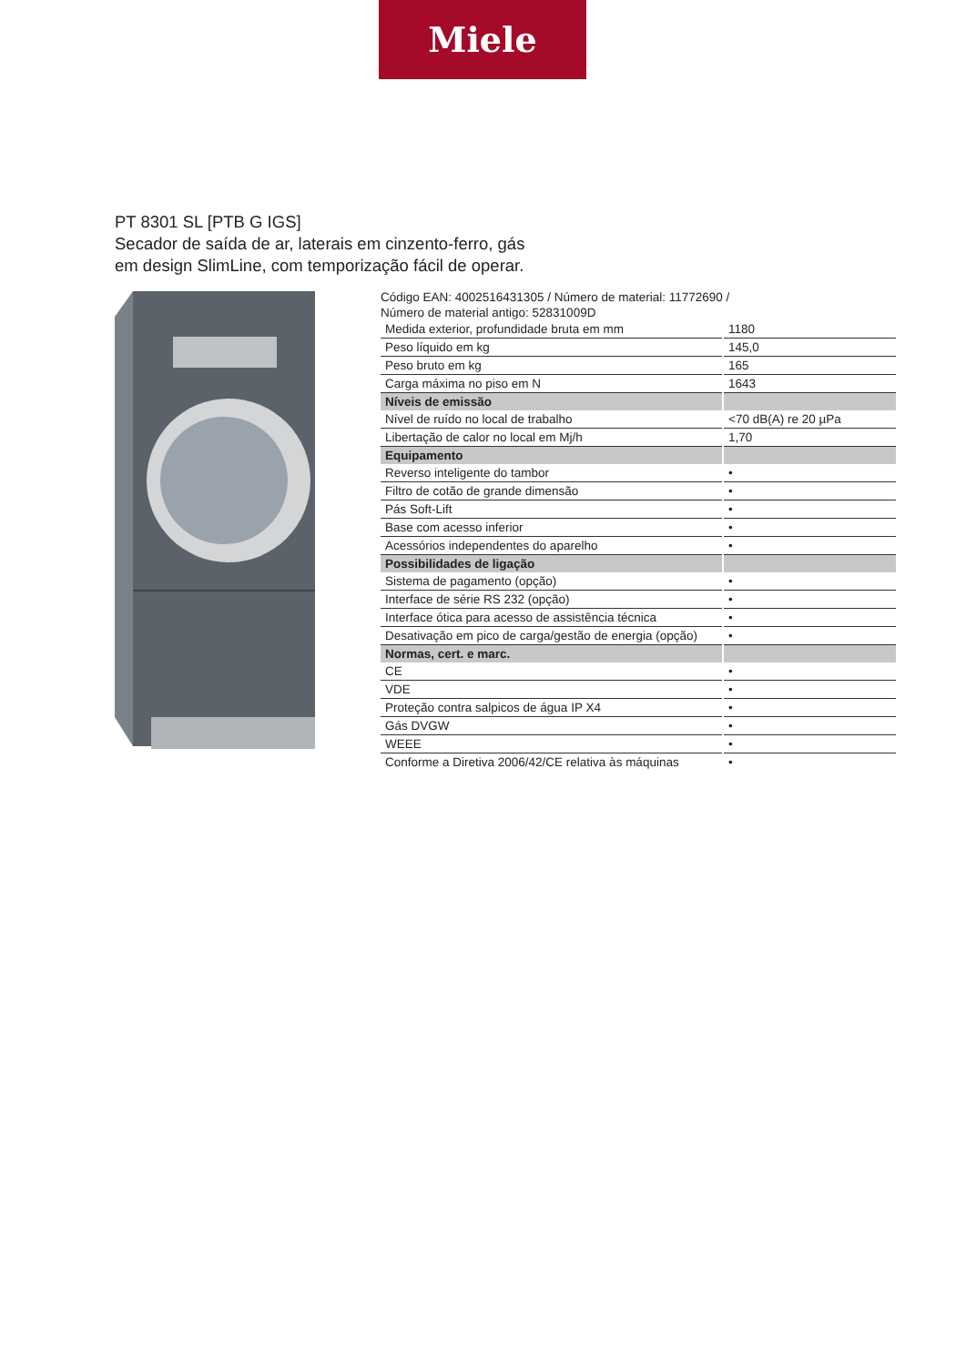Miele
PT 8301 SL [PTB G IGS]
Secador de saída de ar, laterais em cinzento-ferro, gás
em design SlimLine, com temporização fácil de operar.
Código EAN: 4002516431305 / Número de material: 11772690 /
Número de material antigo: 52831009D
| Medida exterior, profundidade bruta em mm | 1180 |
| Peso líquido em kg | 145,0 |
| Peso bruto em kg | 165 |
| Carga máxima no piso em N | 1643 |
| Níveis de emissão | |
| Nível de ruído no local de trabalho | <70 dB(A) re 20 µPa |
| Libertação de calor no local em Mj/h | 1,70 |
| Equipamento | |
| Reverso inteligente do tambor | • |
| Filtro de cotão de grande dimensão | • |
| Pás Soft-Lift | • |
| Base com acesso inferior | • |
| Acessórios independentes do aparelho | • |
| Possibilidades de ligação | |
| Sistema de pagamento (opção) | • |
| Interface de série RS 232 (opção) | • |
| Interface ótica para acesso de assistência técnica | • |
| Desativação em pico de carga/gestão de energia (opção) | • |
| Normas, cert. e marc. | |
| CE | • |
| VDE | • |
| Proteção contra salpicos de água IP X4 | • |
| Gás DVGW | • |
| WEEE | • |
| Conforme a Diretiva 2006/42/CE relativa às máquinas | • |